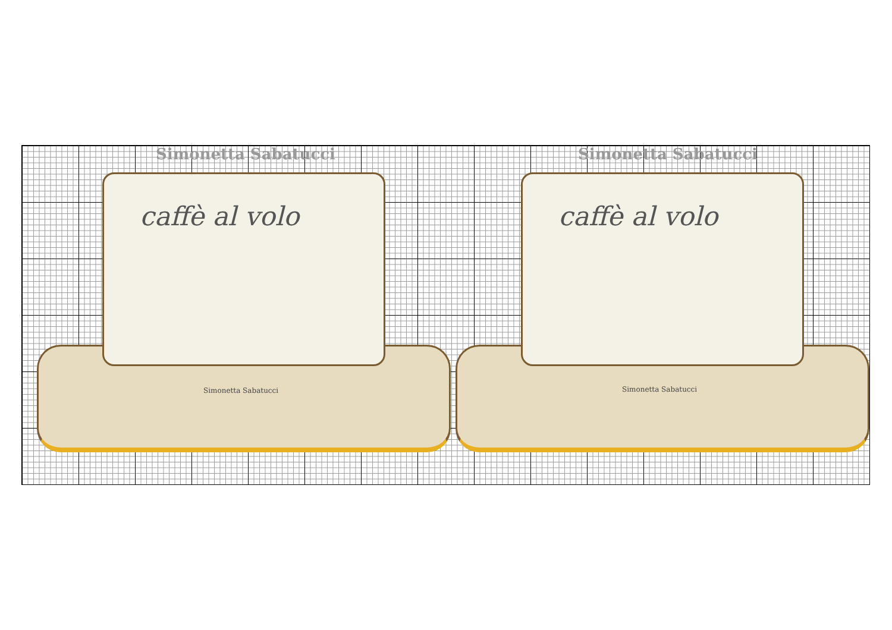Simonetta Sabatucci Simonetta Sabatucci
caffè al volo
Simonetta Sabatucci
caffè al volo
Simonetta Sabatucci